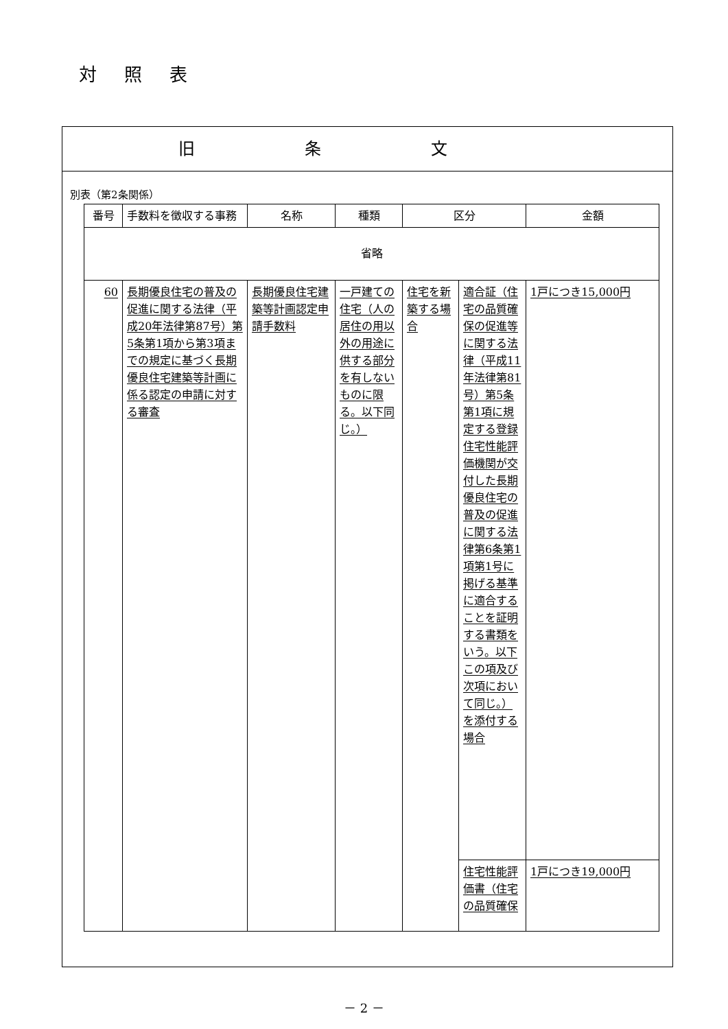対照表
旧条文
別表（第2条関係）
| 番号 | 手数料を徴収する事務 | 名称 | 種類 | 区分 | | 金額 |
| --- | --- | --- | --- | --- | --- | --- |
| 省略 | | | | | | |
| 60 | 長期優良住宅の普及の促進に関する法律（平成20年法律第87号）第5条第1項から第3項までの規定に基づく長期優良住宅建築等計画に係る認定の申請に対する審査 | 長期優良住宅建築等計画認定申請手数料 | 一戸建ての住宅（人の居住の用以外の用途に供する部分を有しないものに限る。以下同じ。） | 住宅を新築する場合 | 適合証（住宅の品質確保の促進等に関する法律（平成11年法律第81号）第5条第1項に規定する登録住宅性能評価機関が交付した長期優良住宅の普及の促進に関する法律第6条第1項第1号に掲げる基準に適合することを証明する書類をいう。以下この項及び次項において同じ。）を添付する場合 | 1戸につき15,000円 |
| | | | | | 住宅性能評価書（住宅の品質確保 | 1戸につき19,000円 |
－ 2 －